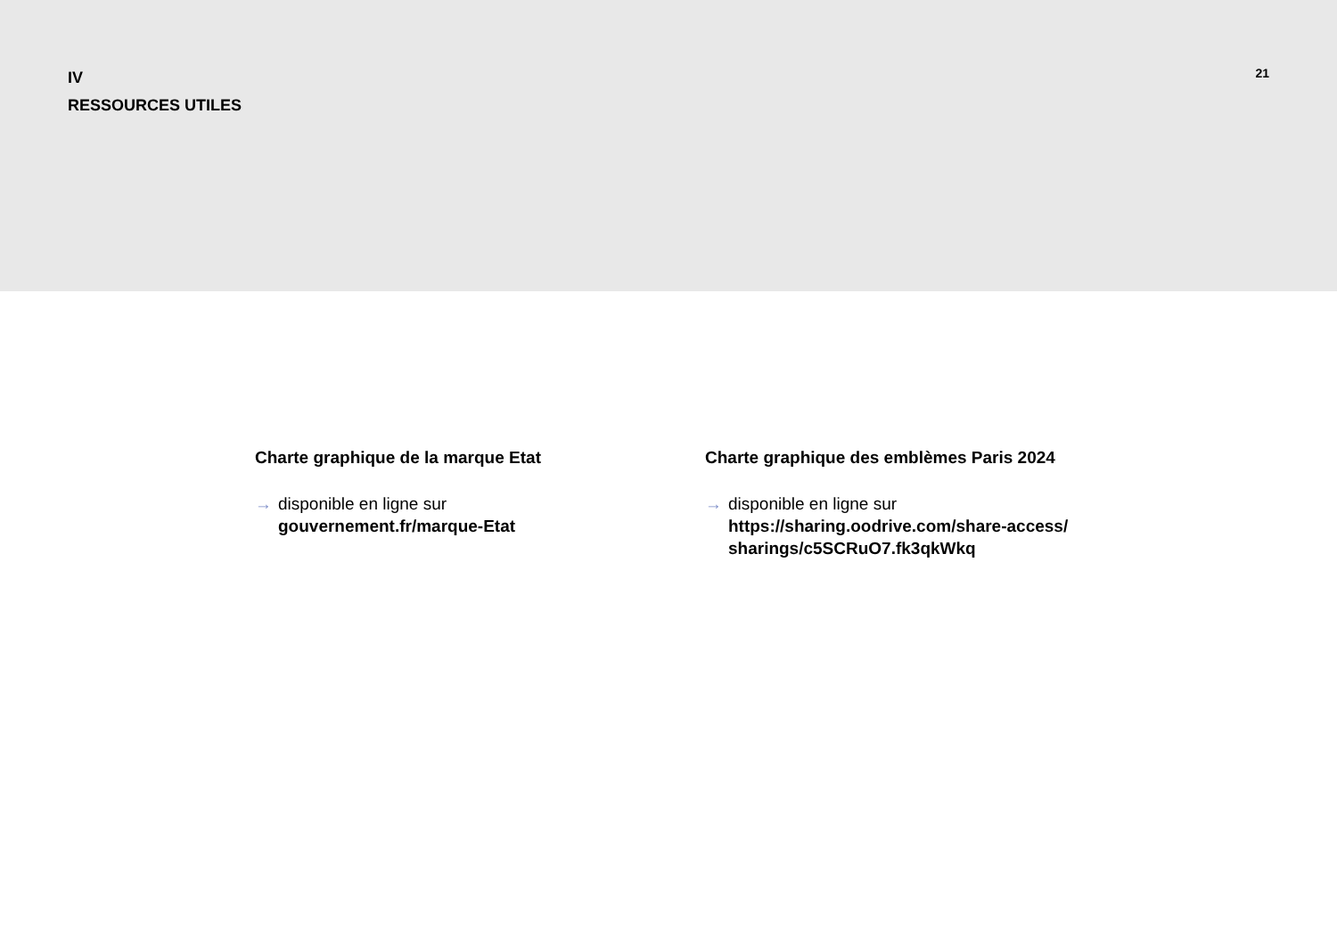IV
RESSOURCES UTILES
21
Charte graphique de la marque Etat
→ disponible en ligne sur
gouvernement.fr/marque-Etat
Charte graphique des emblèmes Paris 2024
→ disponible en ligne sur
https://sharing.oodrive.com/share-access/
sharings/c5SCRuO7.fk3qkWkq